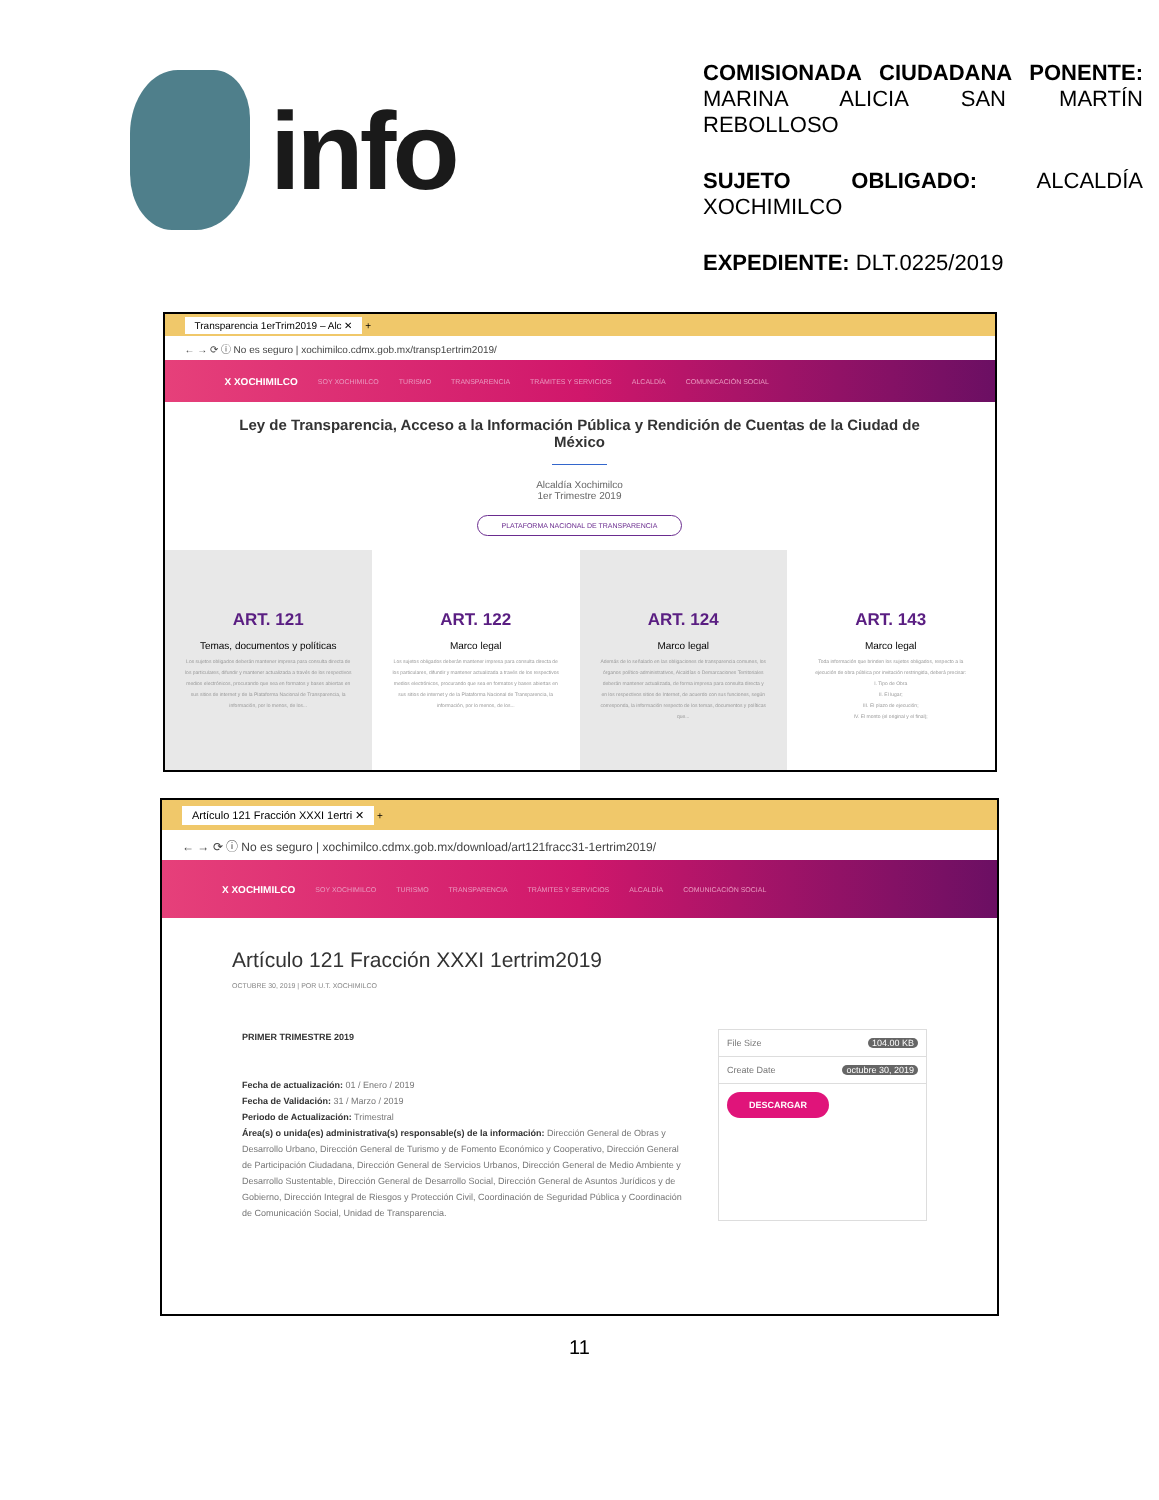info
COMISIONADA CIUDADANA PONENTE: MARINA ALICIA SAN MARTÍN REBOLLOSO
SUJETO OBLIGADO: ALCALDÍA XOCHIMILCO
EXPEDIENTE: DLT.0225/2019
Transparencia 1erTrim2019 – Alc ✕ +
← → ⟳ ⓘ No es seguro | xochimilco.cdmx.gob.mx/transp1ertrim2019/
X XOCHIMILCO SOY XOCHIMILCO TURISMO TRANSPARENCIA TRÁMITES Y SERVICIOS ALCALDÍA COMUNICACIÓN SOCIAL
Ley de Transparencia, Acceso a la Información Pública y Rendición de Cuentas de la Ciudad de México
Alcaldía Xochimilco
1er Trimestre 2019
PLATAFORMA NACIONAL DE TRANSPARENCIA
ART. 121
Temas, documentos y políticas
Los sujetos obligados deberán mantener impresa para consulta directa de los particulares, difundir y mantener actualizada a través de los respectivos medios electrónicos, procurando que sea en formatos y bases abiertas en sus sitios de internet y de la Plataforma Nacional de Transparencia, la información, por lo menos, de los...
ART. 122
Marco legal
Los sujetos obligados deberán mantener impresa para consulta directa de los particulares, difundir y mantener actualizada a través de los respectivos medios electrónicos, procurando que sea en formatos y bases abiertas en sus sitios de internet y de la Plataforma Nacional de Transparencia, la información, por lo menos, de los...
ART. 124
Marco legal
Además de lo señalado en las obligaciones de transparencia comunes, los órganos político-administrativos, Alcaldías o Demarcaciones Territoriales deberán mantener actualizada, de forma impresa para consulta directa y en los respectivos sitios de Internet, de acuerdo con sus funciones, según corresponda, la información respecto de los temas, documentos y políticas que...
ART. 143
Marco legal
Toda información que brinden los sujetos obligados, respecto a la ejecución de obra pública por invitación restringida, deberá precisar:
I. Tipo de Obra
II. El lugar;
III. El plazo de ejecución;
IV. El monto (el original y el final);
Artículo 121 Fracción XXXI 1ertri ✕ +
← → ⟳ ⓘ No es seguro | xochimilco.cdmx.gob.mx/download/art121fracc31-1ertrim2019/
X XOCHIMILCO SOY XOCHIMILCO TURISMO TRANSPARENCIA TRÁMITES Y SERVICIOS ALCALDÍA COMUNICACIÓN SOCIAL
Artículo 121 Fracción XXXI 1ertrim2019
OCTUBRE 30, 2019 | POR U.T. XOCHIMILCO
PRIMER TRIMESTRE 2019
Fecha de actualización: 01 / Enero / 2019
Fecha de Validación: 31 / Marzo / 2019
Periodo de Actualización: Trimestral
Área(s) o unida(es) administrativa(s) responsable(s) de la información: Dirección General de Obras y Desarrollo Urbano, Dirección General de Turismo y de Fomento Económico y Cooperativo, Dirección General de Participación Ciudadana, Dirección General de Servicios Urbanos, Dirección General de Medio Ambiente y Desarrollo Sustentable, Dirección General de Desarrollo Social, Dirección General de Asuntos Jurídicos y de Gobierno, Dirección Integral de Riesgos y Protección Civil, Coordinación de Seguridad Pública y Coordinación de Comunicación Social, Unidad de Transparencia.
File Size 104.00 KB
Create Date octubre 30, 2019
DESCARGAR
11